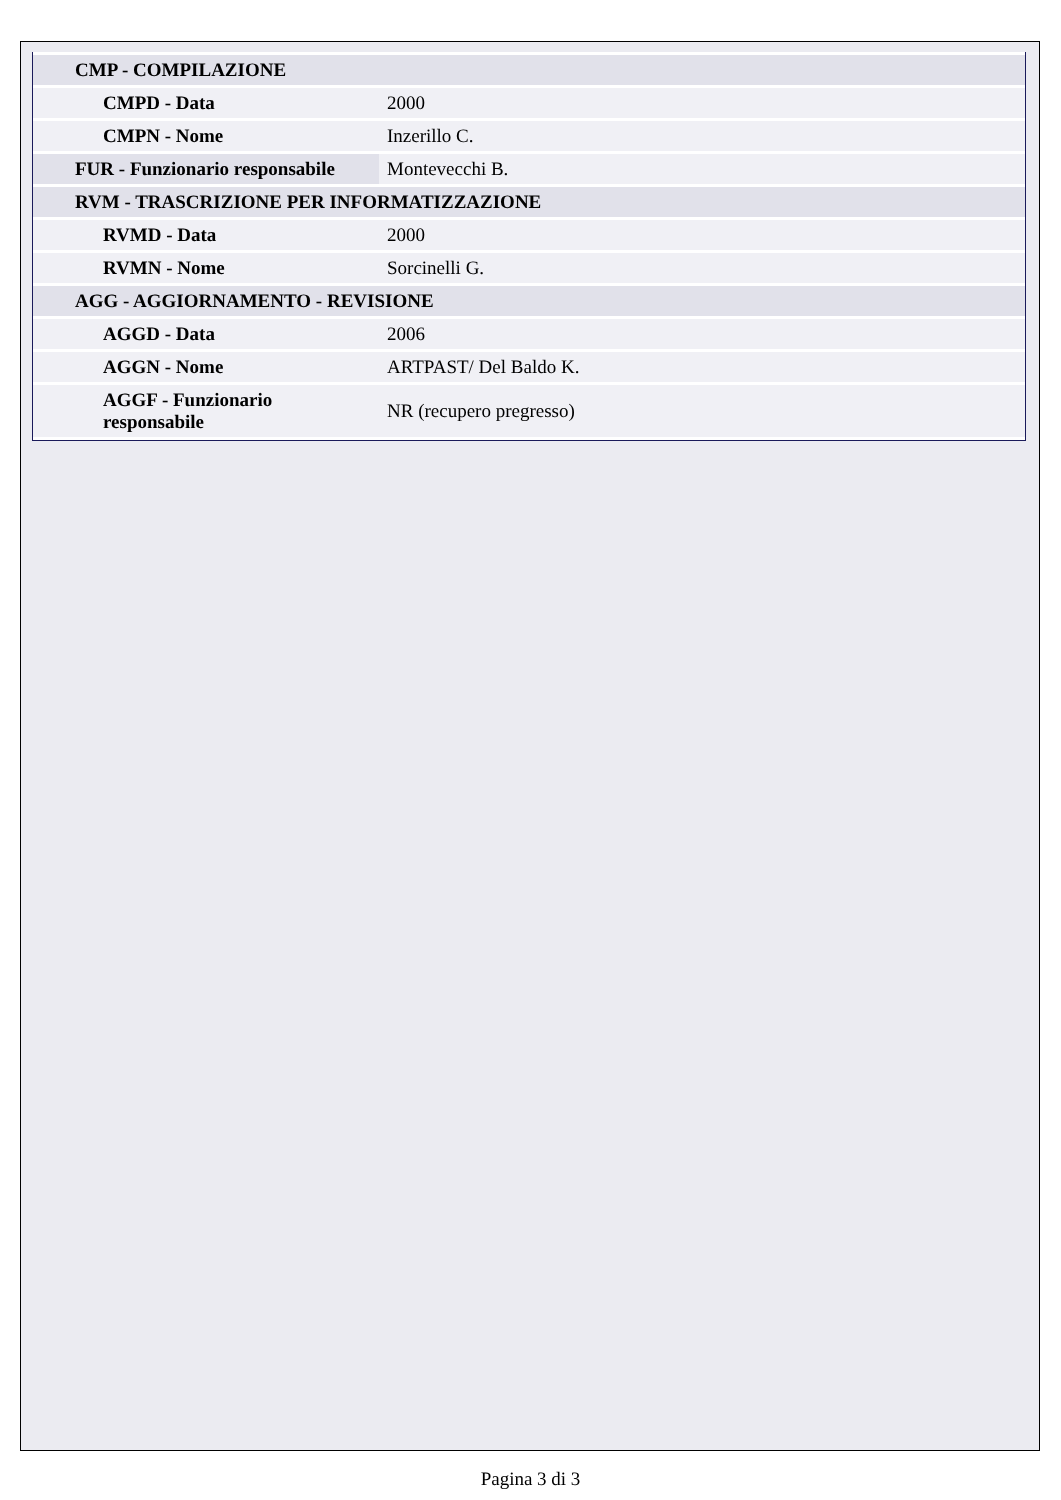| CMP - COMPILAZIONE | |
| CMPD - Data | 2000 |
| CMPN - Nome | Inzerillo C. |
| FUR - Funzionario responsabile | Montevecchi B. |
| RVM - TRASCRIZIONE PER INFORMATIZZAZIONE | |
| RVMD - Data | 2000 |
| RVMN - Nome | Sorcinelli G. |
| AGG - AGGIORNAMENTO - REVISIONE | |
| AGGD - Data | 2006 |
| AGGN - Nome | ARTPAST/ Del Baldo K. |
| AGGF - Funzionario responsabile | NR (recupero pregresso) |
Pagina 3 di 3